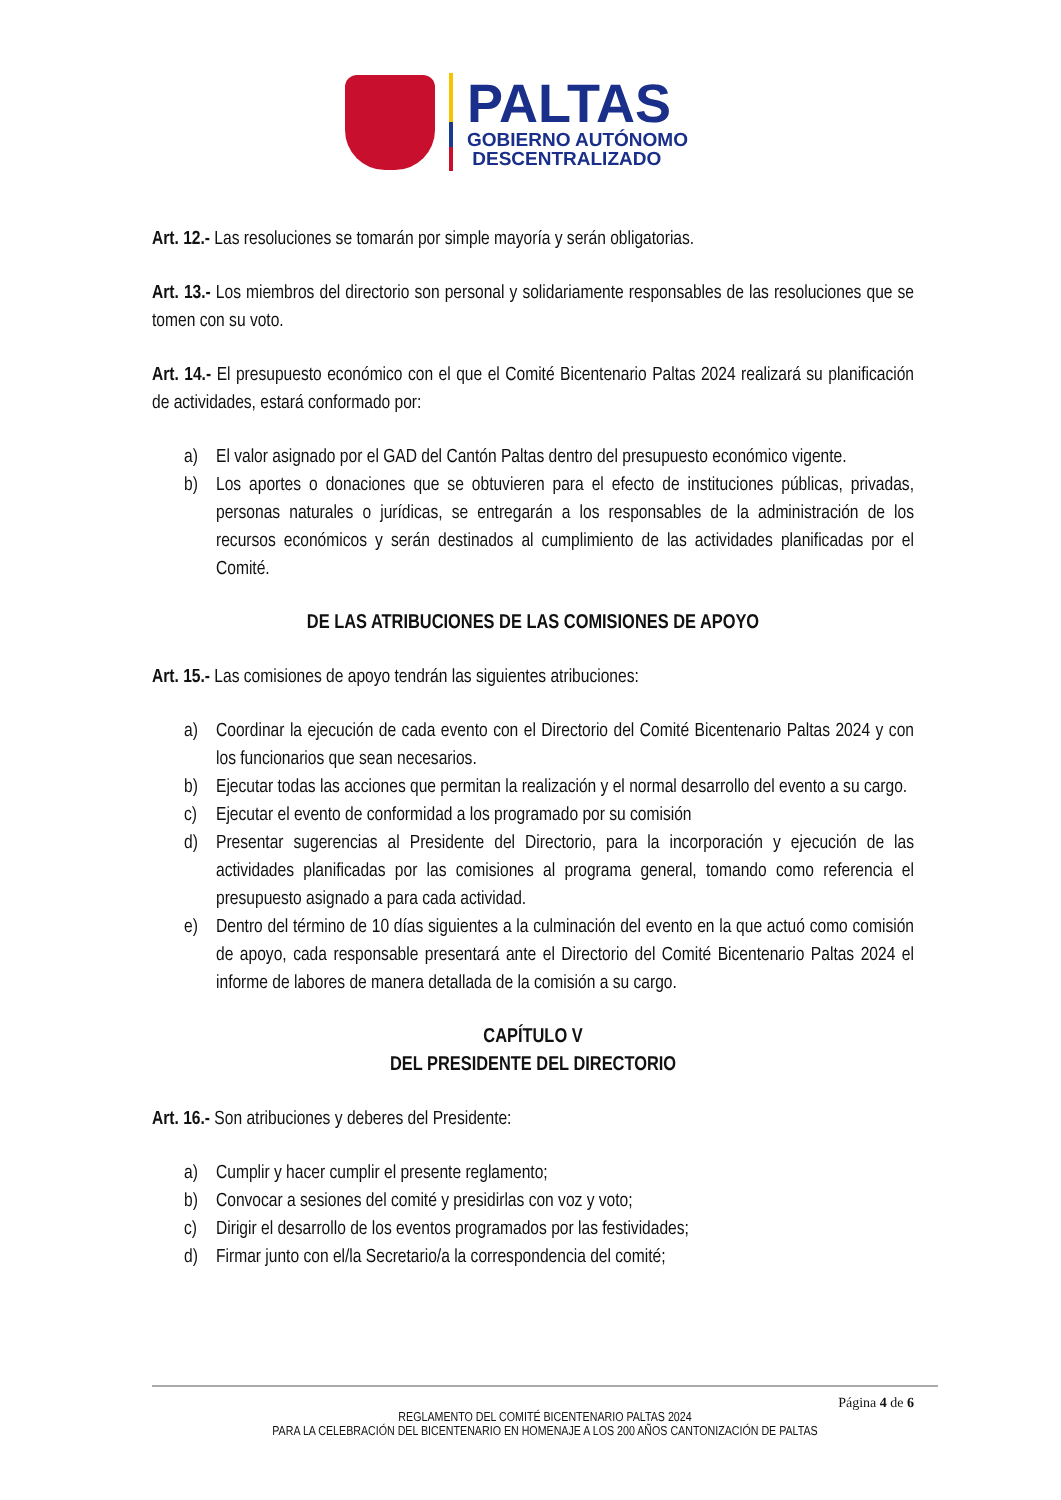PALTAS
GOBIERNO AUTÓNOMO
DESCENTRALIZADO
Art. 12.- Las resoluciones se tomarán por simple mayoría y serán obligatorias.
Art. 13.- Los miembros del directorio son personal y solidariamente responsables de las resoluciones que se tomen con su voto.
Art. 14.- El presupuesto económico con el que el Comité Bicentenario Paltas 2024 realizará su planificación de actividades, estará conformado por:
a) El valor asignado por el GAD del Cantón Paltas dentro del presupuesto económico vigente.
b) Los aportes o donaciones que se obtuvieren para el efecto de instituciones públicas, privadas, personas naturales o jurídicas, se entregarán a los responsables de la administración de los recursos económicos y serán destinados al cumplimiento de las actividades planificadas por el Comité.
DE LAS ATRIBUCIONES DE LAS COMISIONES DE APOYO
Art. 15.- Las comisiones de apoyo tendrán las siguientes atribuciones:
a) Coordinar la ejecución de cada evento con el Directorio del Comité Bicentenario Paltas 2024 y con los funcionarios que sean necesarios.
b) Ejecutar todas las acciones que permitan la realización y el normal desarrollo del evento a su cargo.
c) Ejecutar el evento de conformidad a los programado por su comisión
d) Presentar sugerencias al Presidente del Directorio, para la incorporación y ejecución de las actividades planificadas por las comisiones al programa general, tomando como referencia el presupuesto asignado a para cada actividad.
e) Dentro del término de 10 días siguientes a la culminación del evento en la que actuó como comisión de apoyo, cada responsable presentará ante el Directorio del Comité Bicentenario Paltas 2024 el informe de labores de manera detallada de la comisión a su cargo.
CAPÍTULO V
DEL PRESIDENTE DEL DIRECTORIO
Art. 16.- Son atribuciones y deberes del Presidente:
a) Cumplir y hacer cumplir el presente reglamento;
b) Convocar a sesiones del comité y presidirlas con voz y voto;
c) Dirigir el desarrollo de los eventos programados por las festividades;
d) Firmar junto con el/la Secretario/a la correspondencia del comité;
Página 4 de 6
REGLAMENTO DEL COMITÉ BICENTENARIO PALTAS 2024
PARA LA CELEBRACIÓN DEL BICENTENARIO EN HOMENAJE A LOS 200 AÑOS CANTONIZACIÓN DE PALTAS